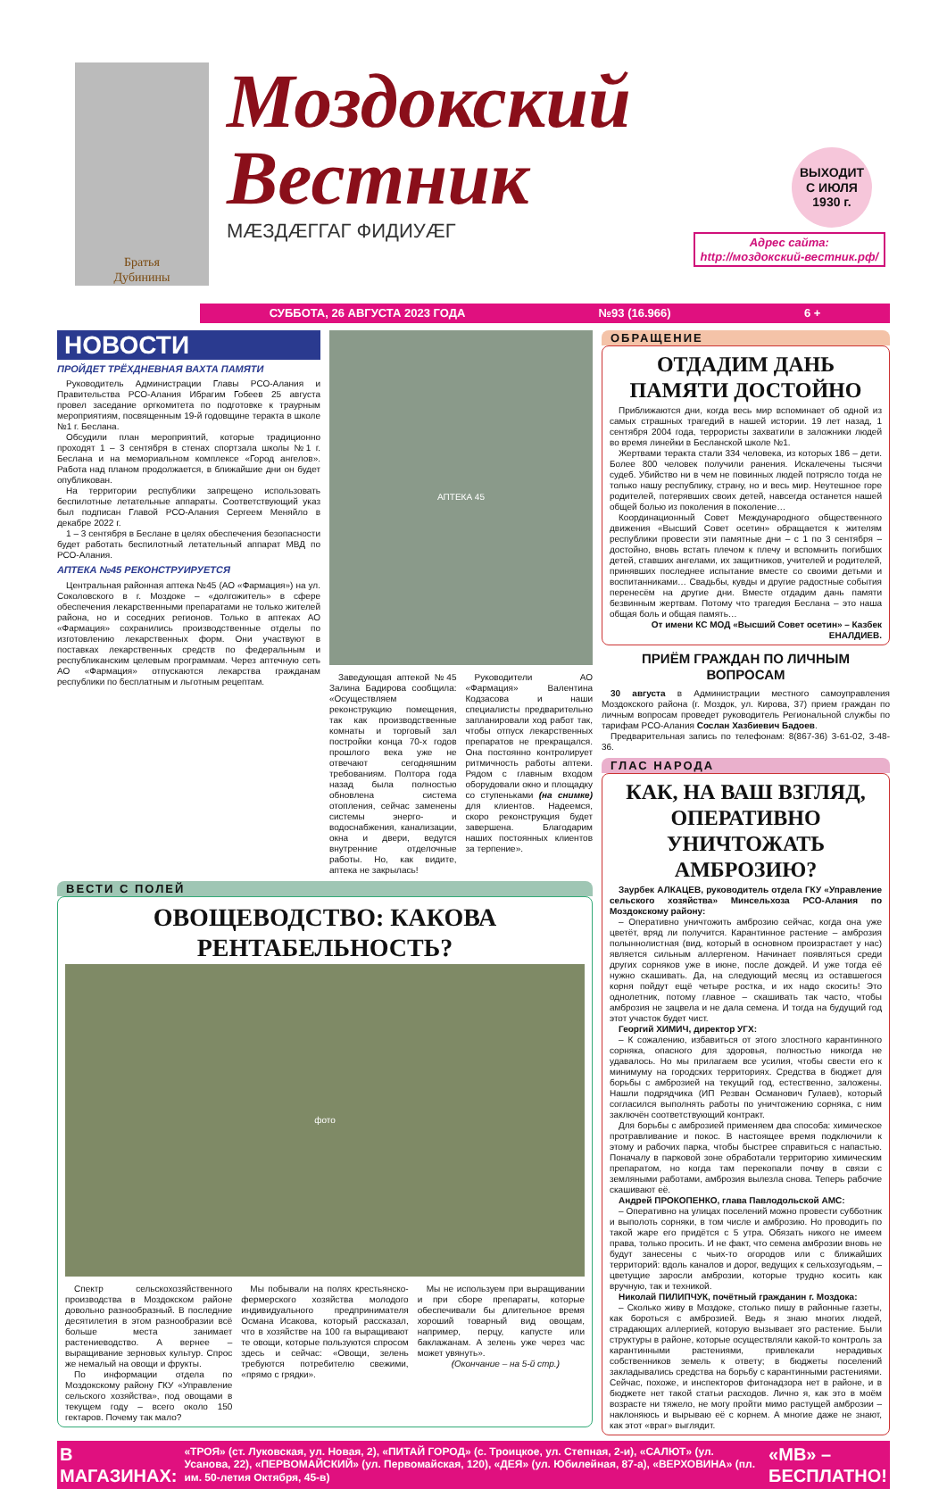Братья
Дубинины
Моздокский
Вестник
МÆЗДÆГГАГ ФИДИУÆГ
ВЫХОДИТ
С ИЮЛЯ
1930 г.
Адрес сайта:
http://моздокский-вестник.рф/
СУББОТА, 26 АВГУСТА 2023 ГОДА №93 (16.966) 6 +
НОВОСТИ
ПРОЙДЕТ ТРЁХДНЕВНАЯ ВАХТА ПАМЯТИ
Руководитель Администрации Главы РСО-Алания и Правительства РСО-Алания Ибрагим Гобеев 25 августа провел заседание оргкомитета по подготовке к траурным мероприятиям, посвященным 19-й годовщине теракта в школе №1 г. Беслана.
Обсудили план мероприятий, которые традиционно проходят 1 – 3 сентября в стенах спортзала школы №1 г. Беслана и на мемориальном комплексе «Город ангелов». Работа над планом продолжается, в ближайшие дни он будет опубликован.
На территории республики запрещено использовать беспилотные летательные аппараты. Соответствующий указ был подписан Главой РСО-Алания Сергеем Меняйло в декабре 2022 г.
1 – 3 сентября в Беслане в целях обеспечения безопасности будет работать беспилотный летательный аппарат МВД по РСО-Алания.
АПТЕКА №45 РЕКОНСТРУИРУЕТСЯ
Центральная районная аптека №45 (АО «Фармация») на ул. Соколовского в г. Моздоке – «долгожитель» в сфере обеспечения лекарственными препаратами не только жителей района, но и соседних регионов. Только в аптеках АО «Фармация» сохранились производственные отделы по изготовлению лекарственных форм. Они участвуют в поставках лекарственных средств по федеральным и республиканским целевым программам. Через аптечную сеть АО «Фармация» отпускаются лекарства гражданам республики по бесплатным и льготным рецептам.
АПТЕКА 45
Заведующая аптекой №45 Залина Бадирова сообщила: «Осуществляем реконструкцию помещения, так как производственные комнаты и торговый зал постройки конца 70-х годов прошлого века уже не отвечают сегодняшним требованиям. Полтора года назад была полностью обновлена система отопления, сейчас заменены системы энерго- и водоснабжения, канализации, окна и двери, ведутся внутренние отделочные работы. Но, как видите, аптека не закрылась!
Руководители АО «Фармация» Валентина Кодзасова и наши специалисты предварительно запланировали ход работ так, чтобы отпуск лекарственных препаратов не прекращался. Она постоянно контролирует ритмичность работы аптеки. Рядом с главным входом оборудовали окно и площадку со ступеньками (на снимке) для клиентов. Надеемся, скоро реконструкция будет завершена. Благодарим наших постоянных клиентов за терпение».
ВЕСТИ С ПОЛЕЙ
ОВОЩЕВОДСТВО: КАКОВА РЕНТАБЕЛЬНОСТЬ?
фото
Спектр сельскохозяйственного производства в Моздокском районе довольно разнообразный. В последние десятилетия в этом разнообразии всё больше места занимает растениеводство. А вернее – выращивание зерновых культур. Спрос же немалый на овощи и фрукты.
По информации отдела по Моздокскому району ГКУ «Управление сельского хозяйства», под овощами в текущем году – всего около 150 гектаров. Почему так мало?
Мы побывали на полях крестьянско-фермерского хозяйства молодого индивидуального предпринимателя Османа Исакова, который рассказал, что в хозяйстве на 100 га выращивают те овощи, которые пользуются спросом здесь и сейчас: «Овощи, зелень требуются потребителю свежими, «прямо с грядки».
Мы не используем при выращивании и при сборе препараты, которые обеспечивали бы длительное время хороший товарный вид овощам, например, перцу, капусте или баклажанам. А зелень уже через час может увянуть».
(Окончание – на 5-й стр.)
ОБРАЩЕНИЕ
ОТДАДИМ ДАНЬ ПАМЯТИ ДОСТОЙНО
Приближаются дни, когда весь мир вспоминает об одной из самых страшных трагедий в нашей истории. 19 лет назад, 1 сентября 2004 года, террористы захватили в заложники людей во время линейки в Бесланской школе №1.
Жертвами теракта стали 334 человека, из которых 186 – дети. Более 800 человек получили ранения. Искалечены тысячи судеб. Убийство ни в чем не повинных людей потрясло тогда не только нашу республику, страну, но и весь мир. Неутешное горе родителей, потерявших своих детей, навсегда останется нашей общей болью из поколения в поколение…
Координационный Совет Международного общественного движения «Высший Совет осетин» обращается к жителям республики провести эти памятные дни – с 1 по 3 сентября – достойно, вновь встать плечом к плечу и вспомнить погибших детей, ставших ангелами, их защитников, учителей и родителей, принявших последнее испытание вместе со своими детьми и воспитанниками… Свадьбы, кувды и другие радостные события перенесём на другие дни. Вместе отдадим дань памяти безвинным жертвам. Потому что трагедия Беслана – это наша общая боль и общая память…
От имени КС МОД «Высший Совет осетин» – Казбек ЕНАЛДИЕВ.
ПРИЁМ ГРАЖДАН ПО ЛИЧНЫМ ВОПРОСАМ
30 августа в Администрации местного самоуправления Моздокского района (г. Моздок, ул. Кирова, 37) прием граждан по личным вопросам проведет руководитель Региональной службы по тарифам РСО-Алания Сослан Хазбиевич Бадоев.
Предварительная запись по телефонам: 8(867-36) 3-61-02, 3-48-36.
ГЛАС НАРОДА
КАК, НА ВАШ ВЗГЛЯД, ОПЕРАТИВНО УНИЧТОЖАТЬ АМБРОЗИЮ?
Заурбек АЛКАЦЕВ, руководитель отдела ГКУ «Управление сельского хозяйства» Минсельхоза РСО-Алания по Моздокскому району:
– Оперативно уничтожить амброзию сейчас, когда она уже цветёт, вряд ли получится. Карантинное растение – амброзия полыннолистная (вид, который в основном произрастает у нас) является сильным аллергеном. Начинает появляться среди других сорняков уже в июне, после дождей. И уже тогда её нужно скашивать. Да, на следующий месяц из оставшегося корня пойдут ещё четыре ростка, и их надо скосить! Это однолетник, потому главное – скашивать так часто, чтобы амброзия не зацвела и не дала семена. И тогда на будущий год этот участок будет чист.
Георгий ХИМИЧ, директор УГХ:
– К сожалению, избавиться от этого злостного карантинного сорняка, опасного для здоровья, полностью никогда не удавалось. Но мы прилагаем все усилия, чтобы свести его к минимуму на городских территориях. Средства в бюджет для борьбы с амброзией на текущий год, естественно, заложены. Нашли подрядчика (ИП Резван Османович Гулаев), который согласился выполнять работы по уничтожению сорняка, с ним заключён соответствующий контракт.
Для борьбы с амброзией применяем два способа: химическое протравливание и покос. В настоящее время подключили к этому и рабочих парка, чтобы быстрее справиться с напастью. Поначалу в парковой зоне обработали территорию химическим препаратом, но когда там перекопали почву в связи с земляными работами, амброзия вылезла снова. Теперь рабочие скашивают её.
Андрей ПРОКОПЕНКО, глава Павлодольской АМС:
– Оперативно на улицах поселений можно провести субботник и выполоть сорняки, в том числе и амброзию. Но проводить по такой жаре его придётся с 5 утра. Обязать никого не имеем права, только просить. И не факт, что семена амброзии вновь не будут занесены с чьих-то огородов или с ближайших территорий: вдоль каналов и дорог, ведущих к сельхозугодьям, – цветущие заросли амброзии, которые трудно косить как вручную, так и техникой.
Николай ПИЛИПЧУК, почётный гражданин г. Моздока:
– Сколько живу в Моздоке, столько пишу в районные газеты, как бороться с амброзией. Ведь я знаю многих людей, страдающих аллергией, которую вызывает это растение. Были структуры в районе, которые осуществляли какой-то контроль за карантинными растениями, привлекали нерадивых собственников земель к ответу; в бюджеты поселений закладывались средства на борьбу с карантинными растениями. Сейчас, похоже, и инспекторов фитонадзора нет в районе, и в бюджете нет такой статьи расходов. Лично я, как это в моём возрасте ни тяжело, не могу пройти мимо растущей амброзии – наклоняюсь и вырываю её с корнем. А многие даже не знают, как этот «враг» выглядит.
В МАГАЗИНАХ: «ТРОЯ» (ст. Луковская, ул. Новая, 2), «ПИТАЙ ГОРОД» (с. Троицкое, ул. Степная, 2-и), «САЛЮТ» (ул. Усанова, 22), «ПЕРВОМАЙСКИЙ» (ул. Первомайская, 120), «ДЕЯ» (ул. Юбилейная, 87-а), «ВЕРХОВИНА» (пл. им. 50-летия Октября, 45-в) «МВ» – БЕСПЛАТНО!